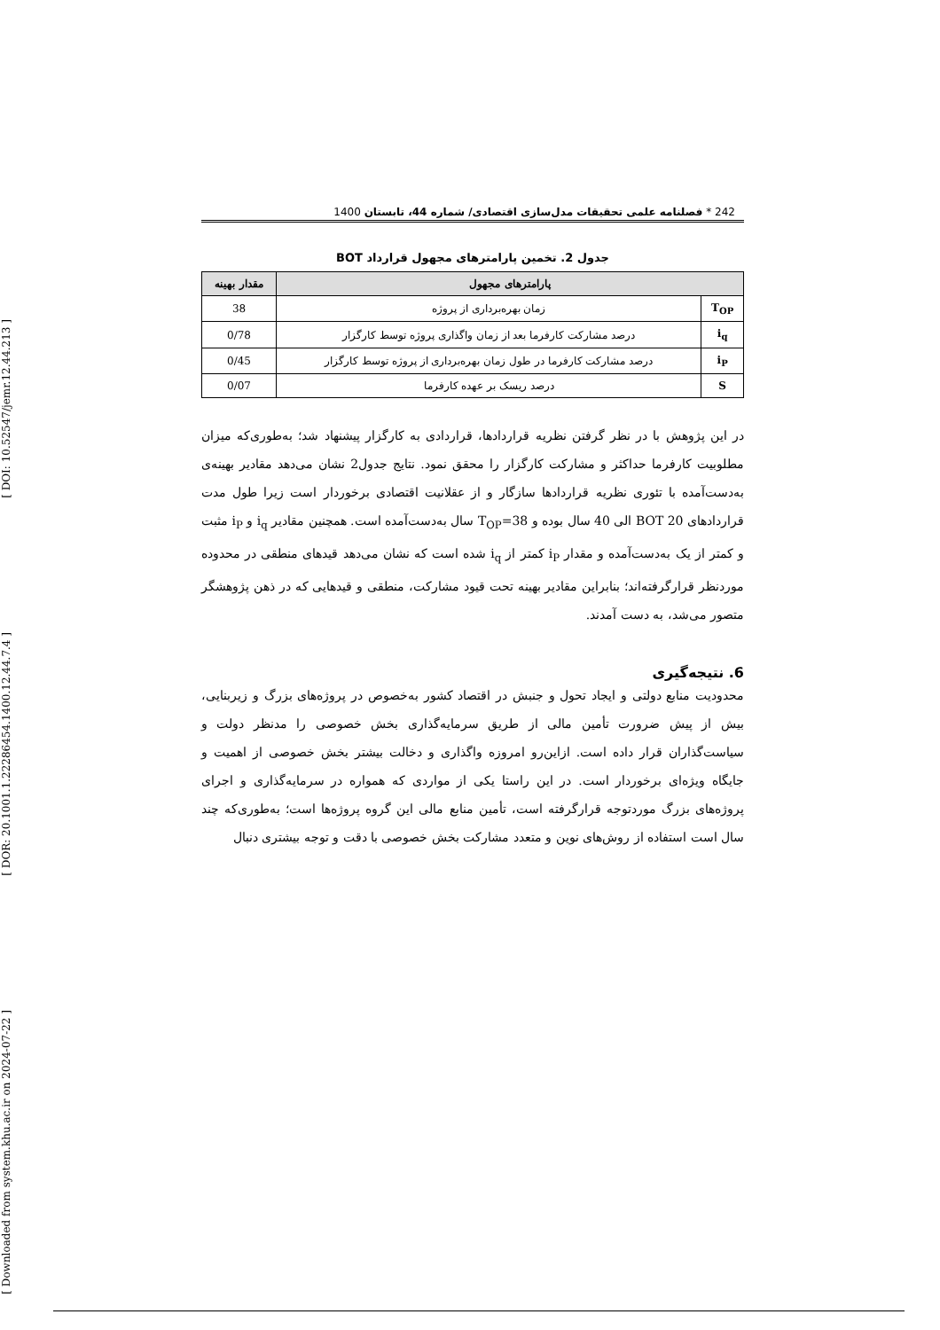[ DOI: 10.52547/jemr.12.44.213 ]
[ DOR: 20.1001.1.22286454.1400.12.44.7.4 ]
[ Downloaded from system.khu.ac.ir on 2024-07-22 ]
242 * فصلنامه علمی تحقیقات مدل‌سازی اقتصادی/ شماره 44، تابستان 1400
جدول 2. تخمین پارامترهای مجهول قرارداد BOT
| پارامترهای مجهول | | مقدار بهینه |
| --- | --- | --- |
| T<sub>OP</sub> | زمان بهره‌برداری از پروژه | 38 |
| i<sub>q</sub> | درصد مشارکت کارفرما بعد از زمان واگذاری پروژه توسط کارگزار | 0/78 |
| i<sub>P</sub> | درصد مشارکت کارفرما در طول زمان بهره‌برداری از پروژه توسط کارگزار | 0/45 |
| S | درصد ریسک بر عهده کارفرما | 0/07 |
در این پژوهش با در نظر گرفتن نظریه قراردادها، قراردادی به کارگزار پیشنهاد شد؛ به‌طوری‌که میزان مطلوبیت کارفرما حداکثر و مشارکت کارگزار را محقق نمود. نتایج جدول2 نشان می‌دهد مقادیر بهینه‌ی به‌دست‌آمده با تئوری نظریه قراردادها سازگار و از عقلانیت اقتصادی برخوردار است زیرا طول مدت قراردادهای BOT 20 الی 40 سال بوده و T<sub>OP</sub>=38 سال به‌دست‌آمده است. همچنین مقادیر i<sub>q</sub> و i<sub>P</sub> مثبت و کمتر از یک به‌دست‌آمده و مقدار i<sub>P</sub> کمتر از i<sub>q</sub> شده است که نشان می‌دهد قیدهای منطقی در محدوده موردنظر قرارگرفته‌اند؛ بنابراین مقادیر بهینه تحت قیود مشارکت، منطقی و قیدهایی که در ذهن پژوهشگر متصور می‌شد، به دست آمدند.
6. نتیجه‌گیری
محدودیت منابع دولتی و ایجاد تحول و جنبش در اقتصاد کشور به‌خصوص در پروژه‌های بزرگ و زیربنایی، بیش از پیش ضرورت تأمین مالی از طریق سرمایه‌گذاری بخش خصوصی را مدنظر دولت و سیاست‌گذاران قرار داده است. ازاین‌رو امروزه واگذاری و دخالت بیشتر بخش خصوصی از اهمیت و جایگاه ویژه‌ای برخوردار است. در این راستا یکی از مواردی که همواره در سرمایه‌گذاری و اجرای پروژه‌های بزرگ موردتوجه قرارگرفته است، تأمین منابع مالی این گروه پروژه‌ها است؛ به‌طوری‌که چند سال است استفاده از روش‌های نوین و متعدد مشارکت بخش خصوصی با دقت و توجه بیشتری دنبال